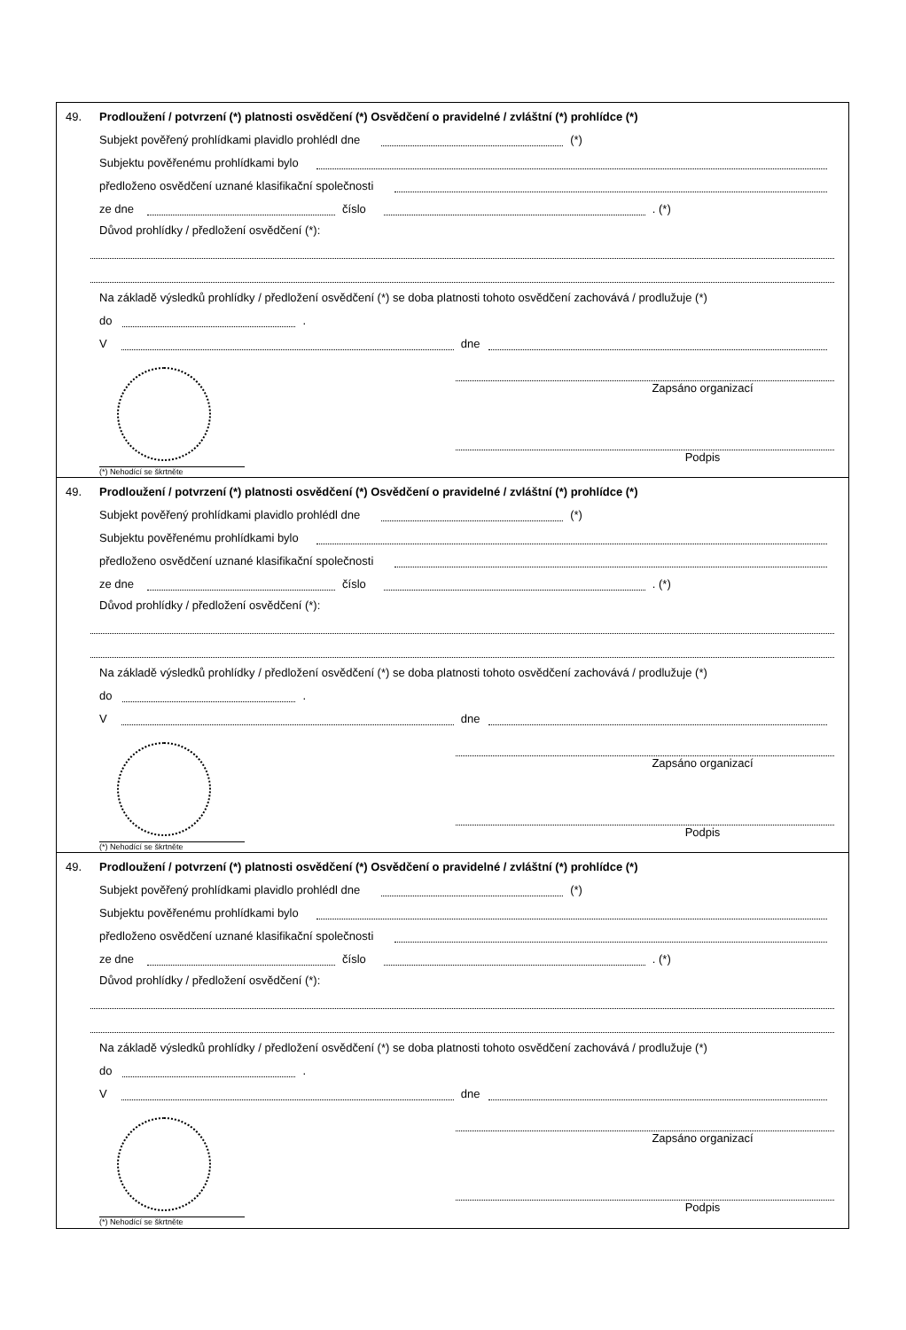49. Prodloužení / potvrzení (*) platnosti osvědčení (*) Osvědčení o pravidelné / zvláštní (*) prohlídce (*)
Subjekt pověřený prohlídkami plavidlo prohlédl dne (*)
Subjektu pověřenému prohlídkami bylo
předloženo osvědčení uznané klasifikační společnosti
ze dne číslo . (*)
Důvod prohlídky / předložení osvědčení (*):
Na základě výsledků prohlídky / předložení osvědčení (*) se doba platnosti tohoto osvědčení zachovává / prodlužuje (*)
do .
V dne
Zapsáno organizací
Podpis
(*) Nehodící se škrtněte
49. Prodloužení / potvrzení (*) platnosti osvědčení (*) Osvědčení o pravidelné / zvláštní (*) prohlídce (*)
Subjekt pověřený prohlídkami plavidlo prohlédl dne (*)
Subjektu pověřenému prohlídkami bylo
předloženo osvědčení uznané klasifikační společnosti
ze dne číslo . (*)
Důvod prohlídky / předložení osvědčení (*):
Na základě výsledků prohlídky / předložení osvědčení (*) se doba platnosti tohoto osvědčení zachovává / prodlužuje (*)
do .
V dne
Zapsáno organizací
Podpis
(*) Nehodící se škrtněte
49. Prodloužení / potvrzení (*) platnosti osvědčení (*) Osvědčení o pravidelné / zvláštní (*) prohlídce (*)
Subjekt pověřený prohlídkami plavidlo prohlédl dne (*)
Subjektu pověřenému prohlídkami bylo
předloženo osvědčení uznané klasifikační společnosti
ze dne číslo . (*)
Důvod prohlídky / předložení osvědčení (*):
Na základě výsledků prohlídky / předložení osvědčení (*) se doba platnosti tohoto osvědčení zachovává / prodlužuje (*)
do .
V dne
Zapsáno organizací
Podpis
(*) Nehodící se škrtněte